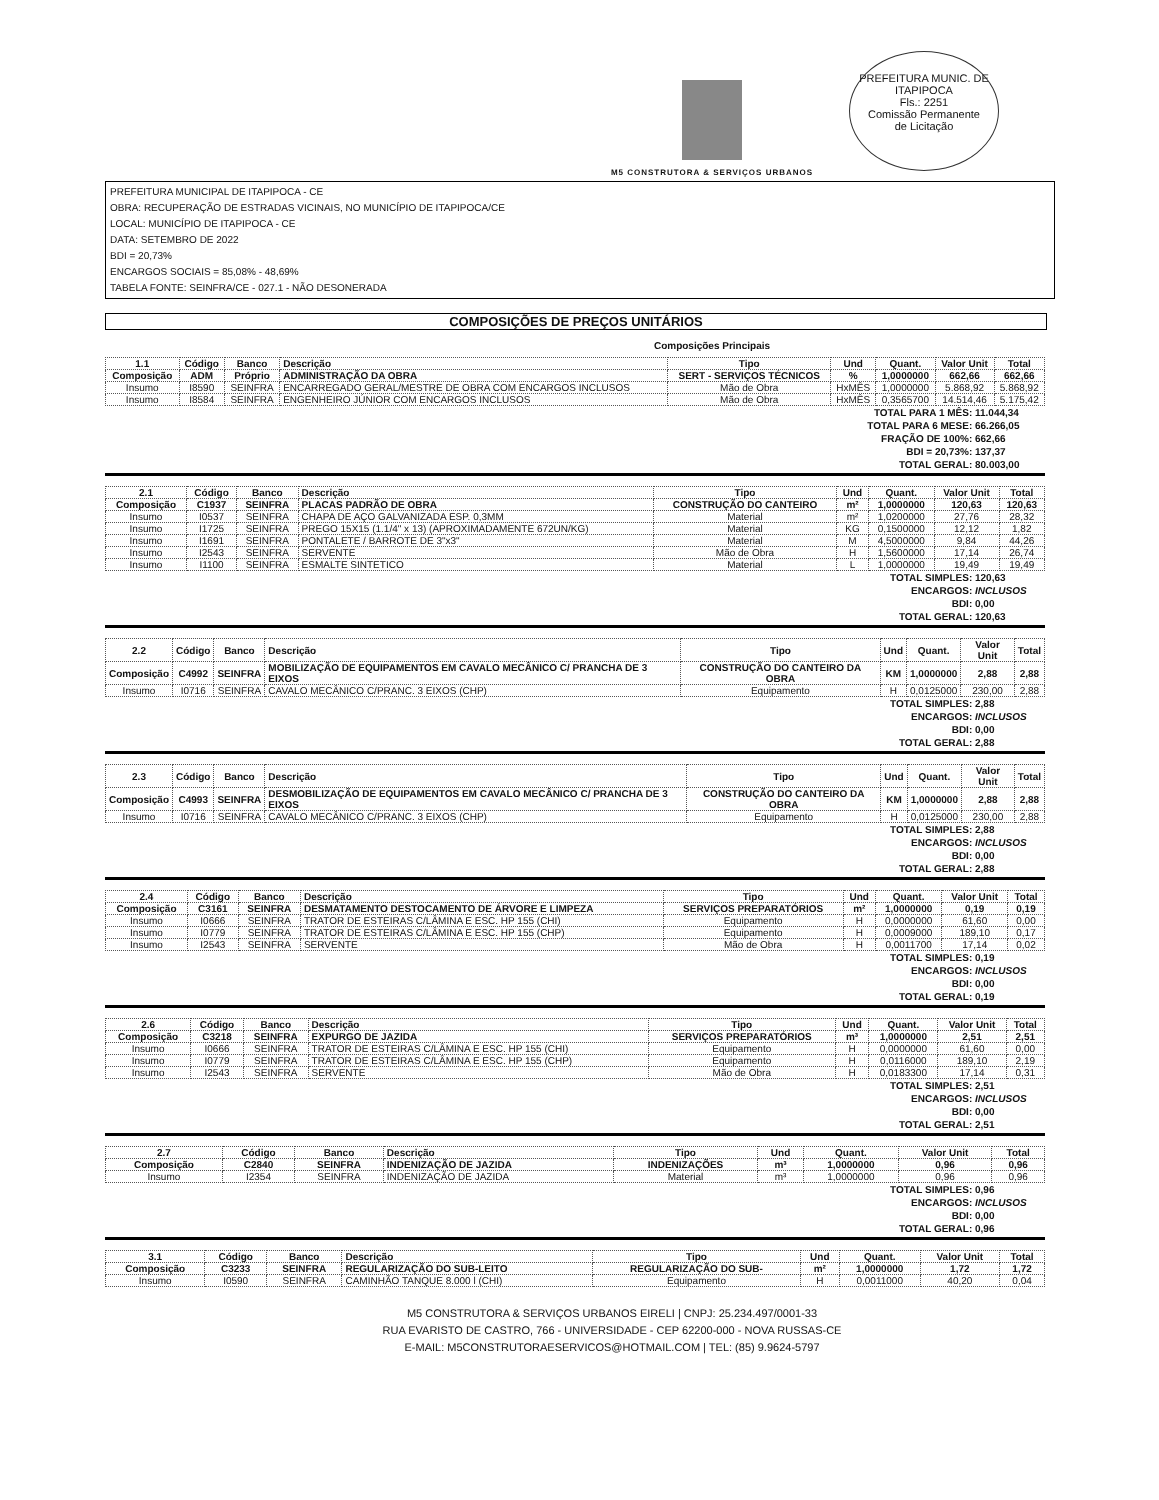M5 CONSTRUTORA & SERVIÇOS URBANOS
PREFEITURA MUNIC. DE ITAPIPOCA
Fls.: 2251
Comissão Permanente
de Licitação
PREFEITURA MUNICIPAL DE ITAPIPOCA - CE
OBRA: RECUPERAÇÃO DE ESTRADAS VICINAIS, NO MUNICÍPIO DE ITAPIPOCA/CE
LOCAL: MUNICÍPIO DE ITAPIPOCA - CE
DATA: SETEMBRO DE 2022
BDI = 20,73%
ENCARGOS SOCIAIS = 85,08% - 48,69%
TABELA FONTE: SEINFRA/CE - 027.1 - NÃO DESONERADA
COMPOSIÇÕES DE PREÇOS UNITÁRIOS
Composições Principais
| 1.1 | Código | Banco | Descrição | Tipo | Und | Quant. | Valor Unit | Total |
| Composição | ADM | Próprio | ADMINISTRAÇÃO DA OBRA | SERT - SERVIÇOS TÉCNICOS | % | 1,0000000 | 662,66 | 662,66 |
| Insumo | I8590 | SEINFRA | ENCARREGADO GERAL/MESTRE DE OBRA COM ENCARGOS INCLUSOS | Mão de Obra | HxMÊS | 1,0000000 | 5.868,92 | 5.868,92 |
| Insumo | I8584 | SEINFRA | ENGENHEIRO JÚNIOR COM ENCARGOS INCLUSOS | Mão de Obra | HxMÊS | 0,3565700 | 14.514,46 | 5.175,42 |
TOTAL PARA 1 MÊS: 11.044,34
TOTAL PARA 6 MESE: 66.266,05
FRAÇÃO DE 100%: 662,66
BDI = 20,73%: 137,37
TOTAL GERAL: 80.003,00
| 2.1 | Código | Banco | Descrição | Tipo | Und | Quant. | Valor Unit | Total |
| Composição | C1937 | SEINFRA | PLACAS PADRÃO DE OBRA | CONSTRUÇÃO DO CANTEIRO | m² | 1,0000000 | 120,63 | 120,63 |
| Insumo | I0537 | SEINFRA | CHAPA DE AÇO GALVANIZADA ESP. 0,3MM | Material | m² | 1,0200000 | 27,76 | 28,32 |
| Insumo | I1725 | SEINFRA | PREGO 15X15 (1.1/4" x 13) (APROXIMADAMENTE 672UN/KG) | Material | KG | 0,1500000 | 12,12 | 1,82 |
| Insumo | I1691 | SEINFRA | PONTALETE / BARROTE DE 3"x3" | Material | M | 4,5000000 | 9,84 | 44,26 |
| Insumo | I2543 | SEINFRA | SERVENTE | Mão de Obra | H | 1,5600000 | 17,14 | 26,74 |
| Insumo | I1100 | SEINFRA | ESMALTE SINTETICO | Material | L | 1,0000000 | 19,49 | 19,49 |
TOTAL SIMPLES: 120,63
ENCARGOS: INCLUSOS
BDI: 0,00
TOTAL GERAL: 120,63
| 2.2 | Código | Banco | Descrição | Tipo | Und | Quant. | Valor Unit | Total |
| Composição | C4992 | SEINFRA | MOBILIZAÇÃO DE EQUIPAMENTOS EM CAVALO MECÂNICO C/ PRANCHA DE 3 EIXOS | CONSTRUÇÃO DO CANTEIRO DA OBRA | KM | 1,0000000 | 2,88 | 2,88 |
| Insumo | I0716 | SEINFRA | CAVALO MECÂNICO C/PRANC. 3 EIXOS (CHP) | Equipamento | H | 0,0125000 | 230,00 | 2,88 |
TOTAL SIMPLES: 2,88
ENCARGOS: INCLUSOS
BDI: 0,00
TOTAL GERAL: 2,88
| 2.3 | Código | Banco | Descrição | Tipo | Und | Quant. | Valor Unit | Total |
| Composição | C4993 | SEINFRA | DESMOBILIZAÇÃO DE EQUIPAMENTOS EM CAVALO MECÂNICO C/ PRANCHA DE 3 EIXOS | CONSTRUÇÃO DO CANTEIRO DA OBRA | KM | 1,0000000 | 2,88 | 2,88 |
| Insumo | I0716 | SEINFRA | CAVALO MECÂNICO C/PRANC. 3 EIXOS (CHP) | Equipamento | H | 0,0125000 | 230,00 | 2,88 |
TOTAL SIMPLES: 2,88
ENCARGOS: INCLUSOS
BDI: 0,00
TOTAL GERAL: 2,88
| 2.4 | Código | Banco | Descrição | Tipo | Und | Quant. | Valor Unit | Total |
| Composição | C3161 | SEINFRA | DESMATAMENTO DESTOCAMENTO DE ÁRVORE E LIMPEZA | SERVIÇOS PREPARATÓRIOS | m² | 1,0000000 | 0,19 | 0,19 |
| Insumo | I0666 | SEINFRA | TRATOR DE ESTEIRAS C/LÂMINA E ESC. HP 155 (CHI) | Equipamento | H | 0,0000000 | 61,60 | 0,00 |
| Insumo | I0779 | SEINFRA | TRATOR DE ESTEIRAS C/LÂMINA E ESC. HP 155 (CHP) | Equipamento | H | 0,0009000 | 189,10 | 0,17 |
| Insumo | I2543 | SEINFRA | SERVENTE | Mão de Obra | H | 0,0011700 | 17,14 | 0,02 |
TOTAL SIMPLES: 0,19
ENCARGOS: INCLUSOS
BDI: 0,00
TOTAL GERAL: 0,19
| 2.6 | Código | Banco | Descrição | Tipo | Und | Quant. | Valor Unit | Total |
| Composição | C3218 | SEINFRA | EXPURGO DE JAZIDA | SERVIÇOS PREPARATÓRIOS | m³ | 1,0000000 | 2,51 | 2,51 |
| Insumo | I0666 | SEINFRA | TRATOR DE ESTEIRAS C/LÂMINA E ESC. HP 155 (CHI) | Equipamento | H | 0,0000000 | 61,60 | 0,00 |
| Insumo | I0779 | SEINFRA | TRATOR DE ESTEIRAS C/LÂMINA E ESC. HP 155 (CHP) | Equipamento | H | 0,0116000 | 189,10 | 2,19 |
| Insumo | I2543 | SEINFRA | SERVENTE | Mão de Obra | H | 0,0183300 | 17,14 | 0,31 |
TOTAL SIMPLES: 2,51
ENCARGOS: INCLUSOS
BDI: 0,00
TOTAL GERAL: 2,51
| 2.7 | Código | Banco | Descrição | Tipo | Und | Quant. | Valor Unit | Total |
| Composição | C2840 | SEINFRA | INDENIZAÇÃO DE JAZIDA | INDENIZAÇÕES | m³ | 1,0000000 | 0,96 | 0,96 |
| Insumo | I2354 | SEINFRA | INDENIZAÇÃO DE JAZIDA | Material | m³ | 1,0000000 | 0,96 | 0,96 |
TOTAL SIMPLES: 0,96
ENCARGOS: INCLUSOS
BDI: 0,00
TOTAL GERAL: 0,96
| 3.1 | Código | Banco | Descrição | Tipo | Und | Quant. | Valor Unit | Total |
| Composição | C3233 | SEINFRA | REGULARIZAÇÃO DO SUB-LEITO | REGULARIZAÇÃO DO SUB- | m² | 1,0000000 | 1,72 | 1,72 |
| Insumo | I0590 | SEINFRA | CAMINHÃO TANQUE 8.000 l (CHI) | Equipamento | H | 0,0011000 | 40,20 | 0,04 |
M5 CONSTRUTORA & SERVIÇOS URBANOS EIRELI | CNPJ: 25.234.497/0001-33
RUA EVARISTO DE CASTRO, 766 - UNIVERSIDADE - CEP 62200-000 - NOVA RUSSAS-CE
E-MAIL: M5CONSTRUTORAESERVICOS@HOTMAIL.COM | TEL: (85) 9.9624-5797